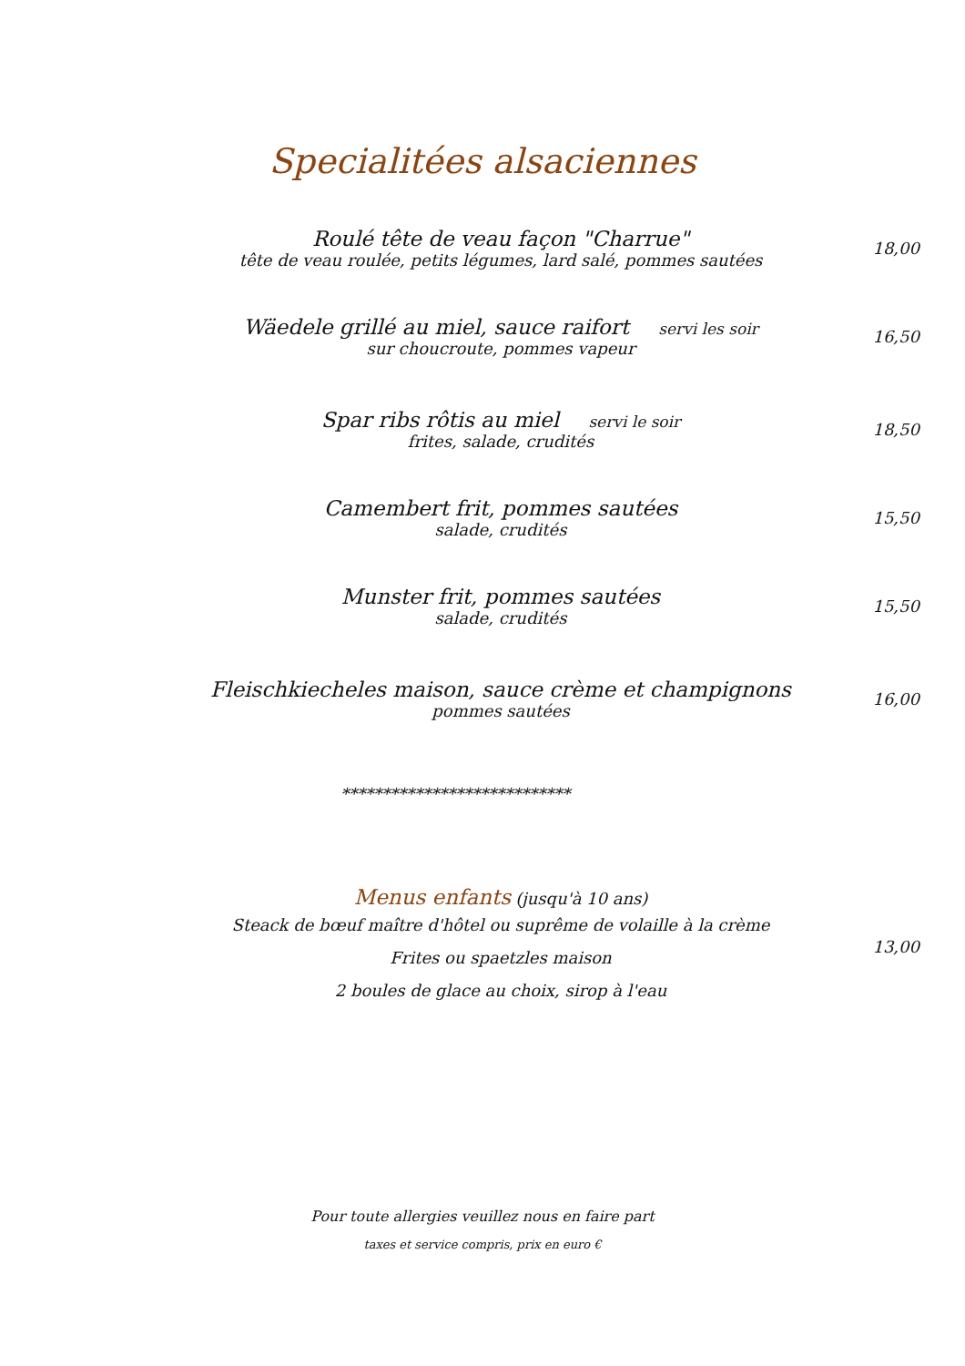Specialitées alsaciennes
Roulé tête de veau façon "Charrue"
tête de veau roulée, petits légumes, lard salé, pommes sautées
18,00
Wäedele grillé au miel, sauce raifort servi les soir
sur choucroute, pommes vapeur
16,50
Spar ribs rôtis au miel servi le soir
frites, salade, crudités
18,50
Camembert frit, pommes sautées
salade, crudités
15,50
Munster frit, pommes sautées
salade, crudités
15,50
Fleischkiecheles maison, sauce crème et champignons
pommes sautées
16,00
****************************
Menus enfants (jusqu'à 10 ans)
Steack de bœuf maître d'hôtel ou suprême de volaille à la crème
Frites ou spaetzles maison
2 boules de glace au choix, sirop à l'eau
13,00
Pour toute allergies veuillez nous en faire part
taxes et service compris, prix en euro €